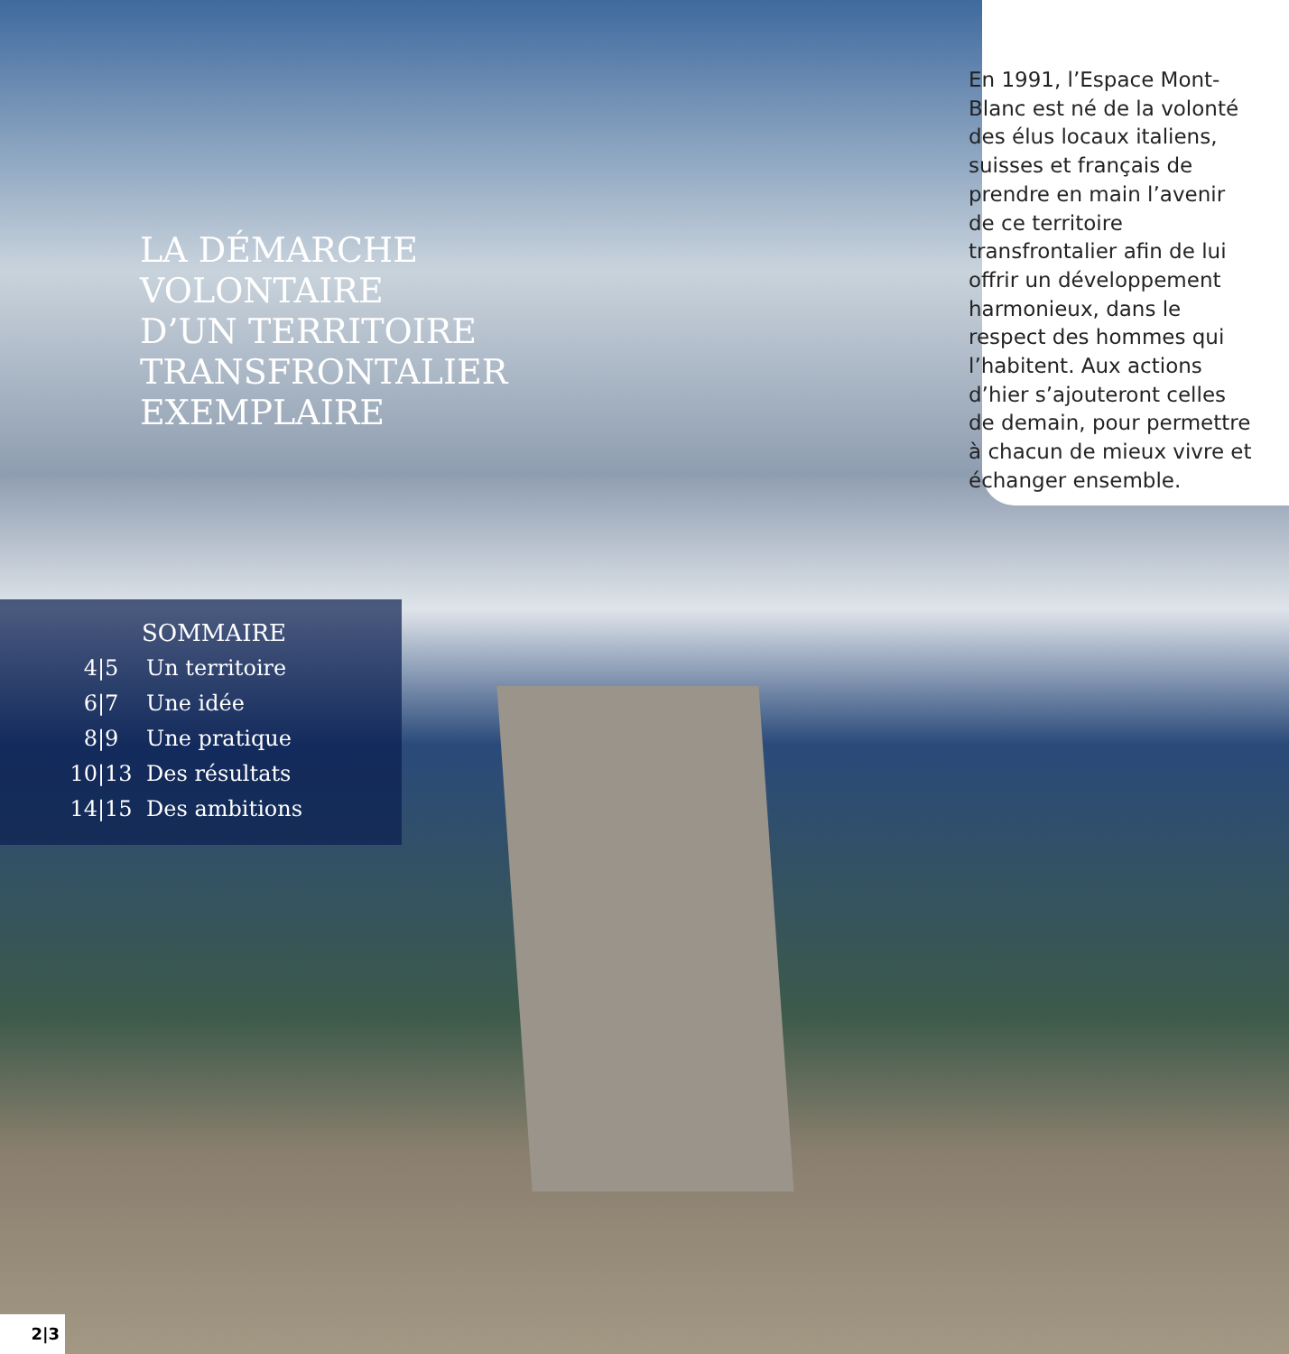En 1991, l’Espace Mont-Blanc est né de la volonté des élus locaux italiens, suisses et français de prendre en main l’avenir de ce territoire transfrontalier afin de lui offrir un développement harmonieux, dans le respect des hommes qui l’habitent. Aux actions d’hier s’ajouteront celles de demain, pour permettre à chacun de mieux vivre et échanger ensemble.
LA DÉMARCHE
VOLONTAIRE
D’UN TERRITOIRE
TRANSFRONTALIER
EXEMPLAIRE
SOMMAIRE
4|5 Un territoire
6|7 Une idée
8|9 Une pratique
10|13 Des résultats
14|15 Des ambitions
2|3